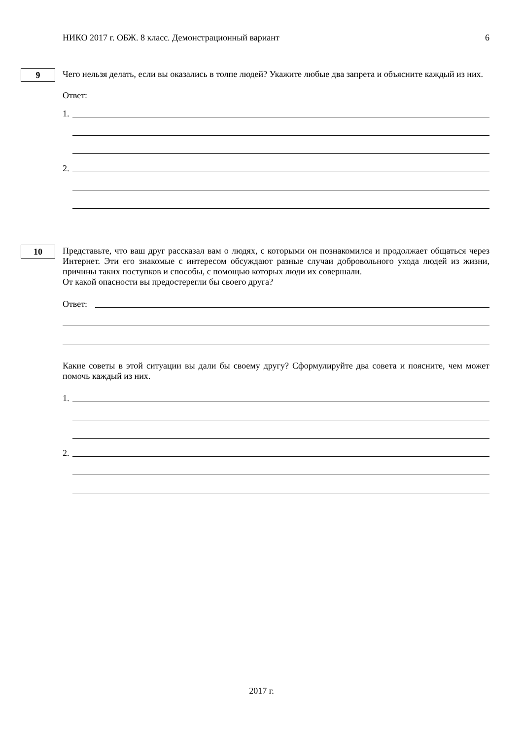НИКО 2017 г. ОБЖ. 8 класс. Демонстрационный вариант 6
9
Чего нельзя делать, если вы оказались в толпе людей? Укажите любые два запрета и объясните каждый из них.
Ответ:
1.
2.
10
Представьте, что ваш друг рассказал вам о людях, с которыми он познакомился и продолжает общаться через Интернет. Эти его знакомые с интересом обсуждают разные случаи добровольного ухода людей из жизни, причины таких поступков и способы, с помощью которых люди их совершали.
От какой опасности вы предостерегли бы своего друга?
Ответ:
Какие советы в этой ситуации вы дали бы своему другу? Сформулируйте два совета и поясните, чем может помочь каждый из них.
1.
2.
2017 г.